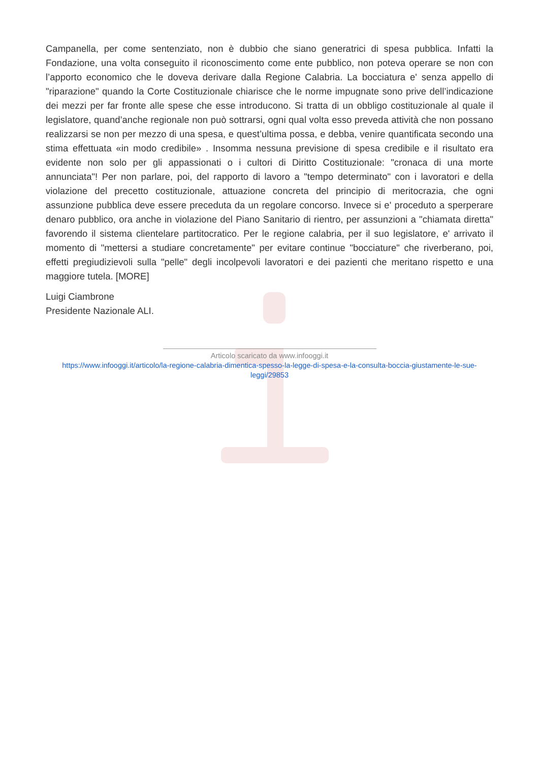Campanella, per come sentenziato, non è dubbio che siano generatrici di spesa pubblica. Infatti la Fondazione, una volta conseguito il riconoscimento come ente pubblico, non poteva operare se non con l’apporto economico che le doveva derivare dalla Regione Calabria. La bocciatura e' senza appello di "riparazione" quando la Corte Costituzionale chiarisce che le norme impugnate sono prive dell’indicazione dei mezzi per far fronte alle spese che esse introducono. Si tratta di un obbligo costituzionale al quale il legislatore, quand’anche regionale non può sottrarsi, ogni qual volta esso preveda attività che non possano realizzarsi se non per mezzo di una spesa, e quest’ultima possa, e debba, venire quantificata secondo una stima effettuata «in modo credibile» . Insomma nessuna previsione di spesa credibile e il risultato era evidente non solo per gli appassionati o i cultori di Diritto Costituzionale: "cronaca di una morte annunciata"! Per non parlare, poi, del rapporto di lavoro a "tempo determinato" con i lavoratori e della violazione del precetto costituzionale, attuazione concreta del principio di meritocrazia, che ogni assunzione pubblica deve essere preceduta da un regolare concorso. Invece si e' proceduto a sperperare denaro pubblico, ora anche in violazione del Piano Sanitario di rientro, per assunzioni a "chiamata diretta" favorendo il sistema clientelare partitocratico. Per le regione calabria, per il suo legislatore, e' arrivato il momento di "mettersi a studiare concretamente" per evitare continue "bocciature" che riverberano, poi, effetti pregiudizievoli sulla "pelle" degli incolpevoli lavoratori e dei pazienti che meritano rispetto e una maggiore tutela. [MORE]
Luigi Ciambrone
Presidente Nazionale ALI.
Articolo scaricato da www.infooggi.it
https://www.infooggi.it/articolo/la-regione-calabria-dimentica-spesso-la-legge-di-spesa-e-la-consulta-boccia-giustamente-le-sue-leggi/29853